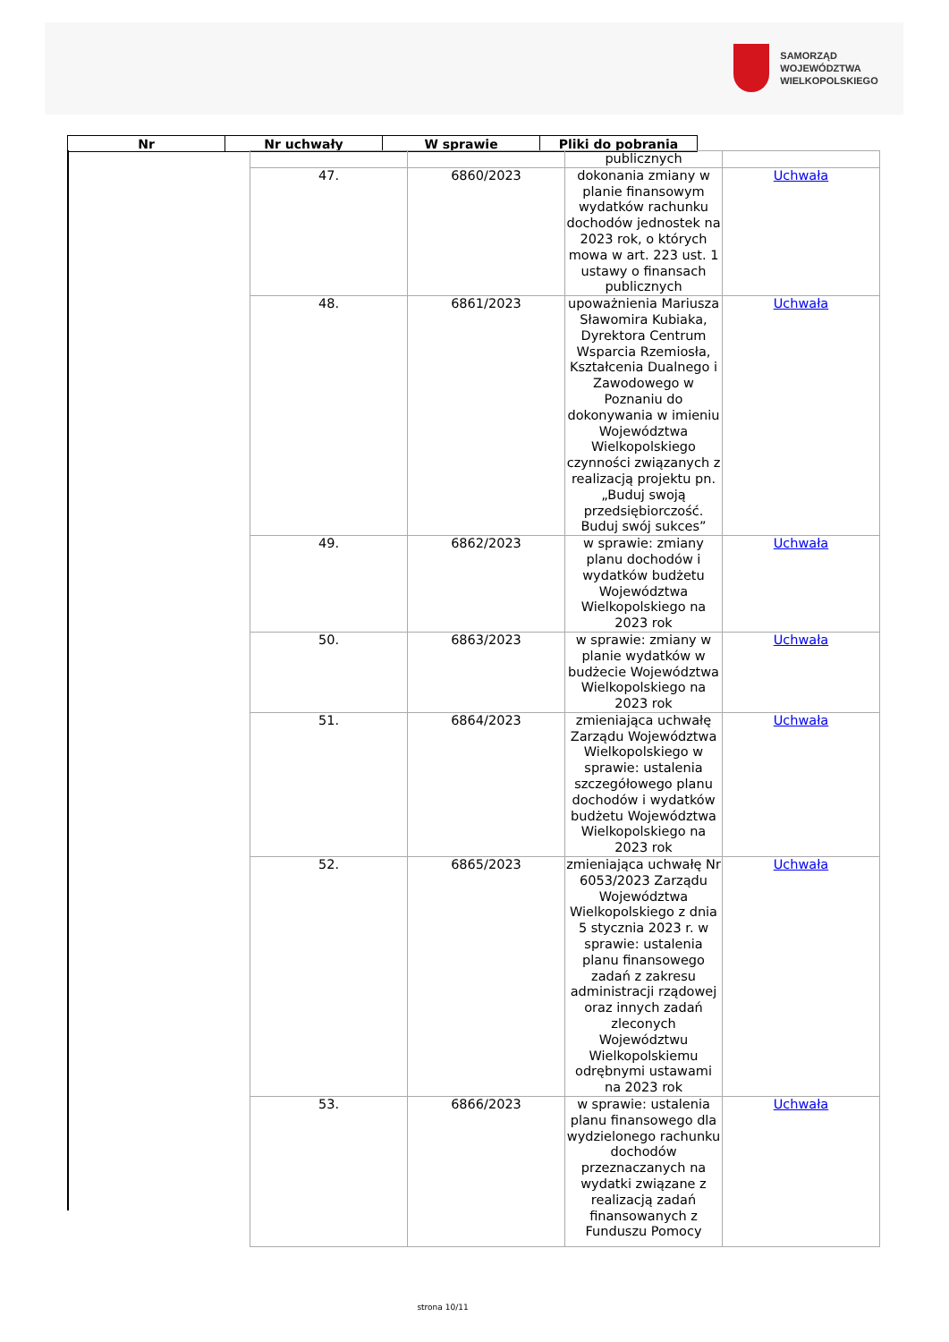SAMORZĄD WOJEWÓDZTWA
WIELKOPOLSKIEGO
| Nr | Nr uchwały | W sprawie | Pliki do pobrania |
| --- | --- | --- | --- |
| | | publicznych | |
| 47. | 6860/2023 | dokonania zmiany w planie finansowym wydatków rachunku dochodów jednostek na 2023 rok, o których mowa w art. 223 ust. 1 ustawy o finansach publicznych | Uchwała |
| 48. | 6861/2023 | upoważnienia Mariusza Sławomira Kubiaka, Dyrektora Centrum Wsparcia Rzemiosła, Kształcenia Dualnego i Zawodowego w Poznaniu do dokonywania w imieniu Województwa Wielkopolskiego czynności związanych z realizacją projektu pn. „Buduj swoją przedsiębiorczość. Buduj swój sukces” | Uchwała |
| 49. | 6862/2023 | w sprawie: zmiany planu dochodów i wydatków budżetu Województwa Wielkopolskiego na 2023 rok | Uchwała |
| 50. | 6863/2023 | w sprawie: zmiany w planie wydatków w budżecie Województwa Wielkopolskiego na 2023 rok | Uchwała |
| 51. | 6864/2023 | zmieniająca uchwałę Zarządu Województwa Wielkopolskiego w sprawie: ustalenia szczegółowego planu dochodów i wydatków budżetu Województwa Wielkopolskiego na 2023 rok | Uchwała |
| 52. | 6865/2023 | zmieniająca uchwałę Nr 6053/2023 Zarządu Województwa Wielkopolskiego z dnia 5 stycznia 2023 r. w sprawie: ustalenia planu finansowego zadań z zakresu administracji rządowej oraz innych zadań zleconych Województwu Wielkopolskiemu odrębnymi ustawami na 2023 rok | Uchwała |
| 53. | 6866/2023 | w sprawie: ustalenia planu finansowego dla wydzielonego rachunku dochodów przeznaczanych na wydatki związane z realizacją zadań finansowanych z Funduszu Pomocy | Uchwała |
strona 10/11